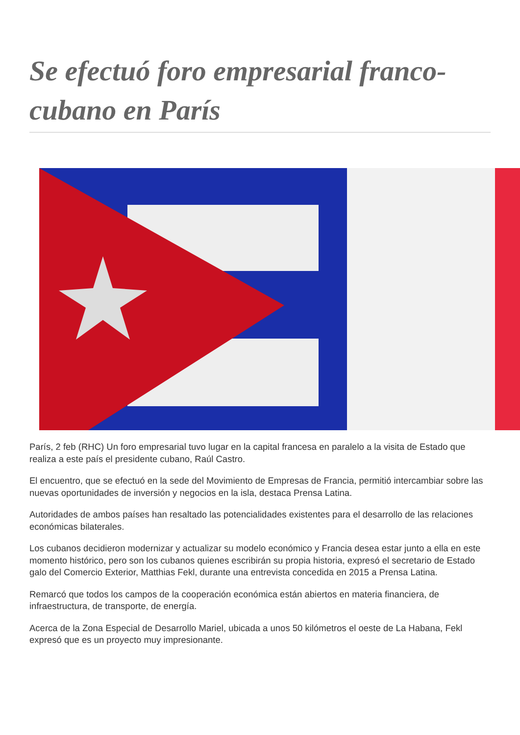Se efectuó foro empresarial franco-cubano en París
París, 2 feb (RHC) Un foro empresarial tuvo lugar en la capital francesa en paralelo a la visita de Estado que realiza a este país el presidente cubano, Raúl Castro.
El encuentro, que se efectuó en la sede del Movimiento de Empresas de Francia, permitió intercambiar sobre las nuevas oportunidades de inversión y negocios en la isla, destaca Prensa Latina.
Autoridades de ambos países han resaltado las potencialidades existentes para el desarrollo de las relaciones económicas bilaterales.
Los cubanos decidieron modernizar y actualizar su modelo económico y Francia desea estar junto a ella en este momento histórico, pero son los cubanos quienes escribirán su propia historia, expresó el secretario de Estado galo del Comercio Exterior, Matthias Fekl, durante una entrevista concedida en 2015 a Prensa Latina.
Remarcó que todos los campos de la cooperación económica están abiertos en materia financiera, de infraestructura, de transporte, de energía.
Acerca de la Zona Especial de Desarrollo Mariel, ubicada a unos 50 kilómetros el oeste de La Habana, Fekl expresó que es un proyecto muy impresionante.